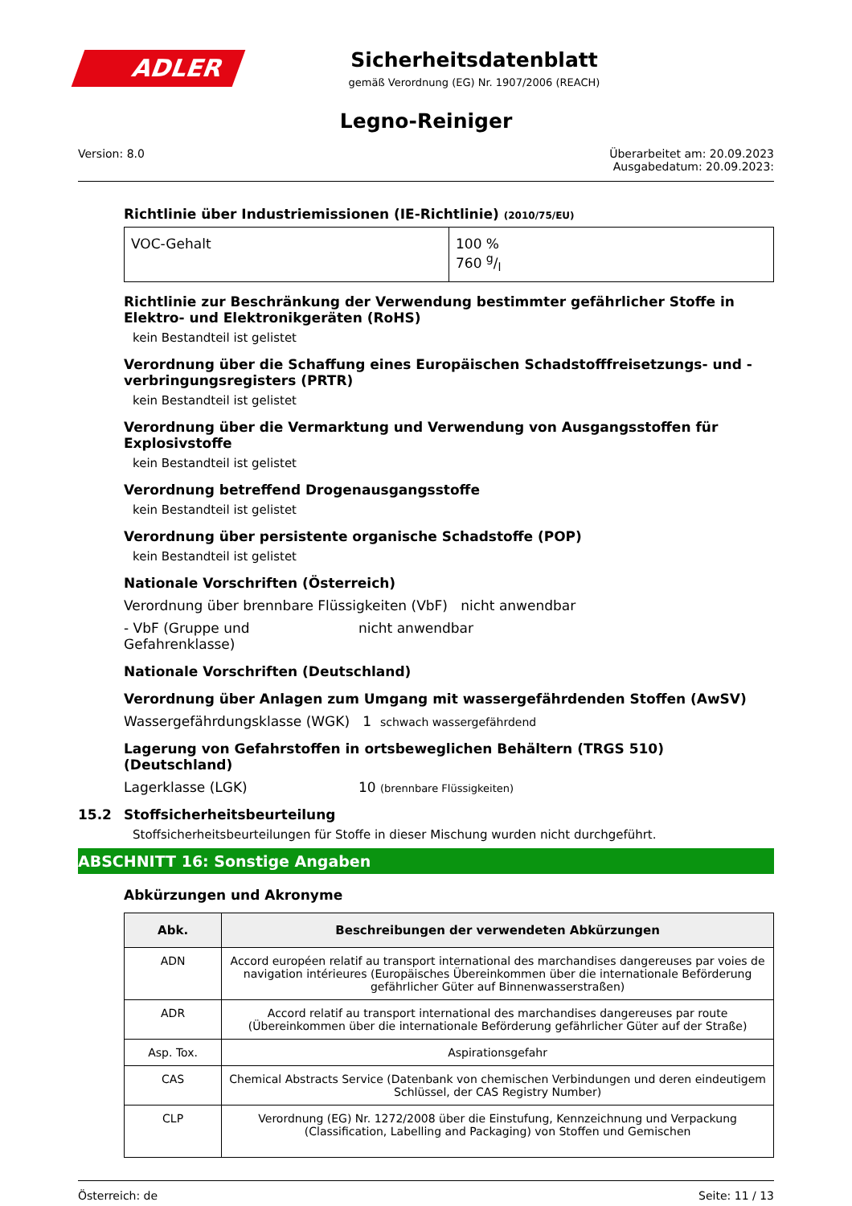ADLER
Sicherheitsdatenblatt
gemäß Verordnung (EG) Nr. 1907/2006 (REACH)
Legno-Reiniger
Version: 8.0 Überarbeitet am: 20.09.2023
Ausgabedatum: 20.09.2023:
Richtlinie über Industriemissionen (IE-Richtlinie) (2010/75/EU)
| VOC-Gehalt | 100 % 760 g/l |
Richtlinie zur Beschränkung der Verwendung bestimmter gefährlicher Stoffe in Elektro- und Elektronikgeräten (RoHS)
kein Bestandteil ist gelistet
Verordnung über die Schaffung eines Europäischen Schadstofffreisetzungs- und -verbringungsregisters (PRTR)
kein Bestandteil ist gelistet
Verordnung über die Vermarktung und Verwendung von Ausgangsstoffen für Explosivstoffe
kein Bestandteil ist gelistet
Verordnung betreffend Drogenausgangsstoffe
kein Bestandteil ist gelistet
Verordnung über persistente organische Schadstoffe (POP)
kein Bestandteil ist gelistet
Nationale Vorschriften (Österreich)
Verordnung über brennbare Flüssigkeiten (VbF) nicht anwendbar
- VbF (Gruppe und Gefahrenklasse) nicht anwendbar
Nationale Vorschriften (Deutschland)
Verordnung über Anlagen zum Umgang mit wassergefährdenden Stoffen (AwSV)
Wassergefährdungsklasse (WGK) 1 schwach wassergefährdend
Lagerung von Gefahrstoffen in ortsbeweglichen Behältern (TRGS 510) (Deutschland)
Lagerklasse (LGK) 10 (brennbare Flüssigkeiten)
15.2 Stoffsicherheitsbeurteilung
Stoffsicherheitsbeurteilungen für Stoffe in dieser Mischung wurden nicht durchgeführt.
ABSCHNITT 16: Sonstige Angaben
Abkürzungen und Akronyme
| Abk. | Beschreibungen der verwendeten Abkürzungen |
| --- | --- |
| ADN | Accord européen relatif au transport international des marchandises dangereuses par voies de navigation intérieures (Europäisches Übereinkommen über die internationale Beförderung gefährlicher Güter auf Binnenwasserstraßen) |
| ADR | Accord relatif au transport international des marchandises dangereuses par route (Übereinkommen über die internationale Beförderung gefährlicher Güter auf der Straße) |
| Asp. Tox. | Aspirationsgefahr |
| CAS | Chemical Abstracts Service (Datenbank von chemischen Verbindungen und deren eindeutigem Schlüssel, der CAS Registry Number) |
| CLP | Verordnung (EG) Nr. 1272/2008 über die Einstufung, Kennzeichnung und Verpackung (Classification, Labelling and Packaging) von Stoffen und Gemischen |
Österreich: de Seite: 11 / 13